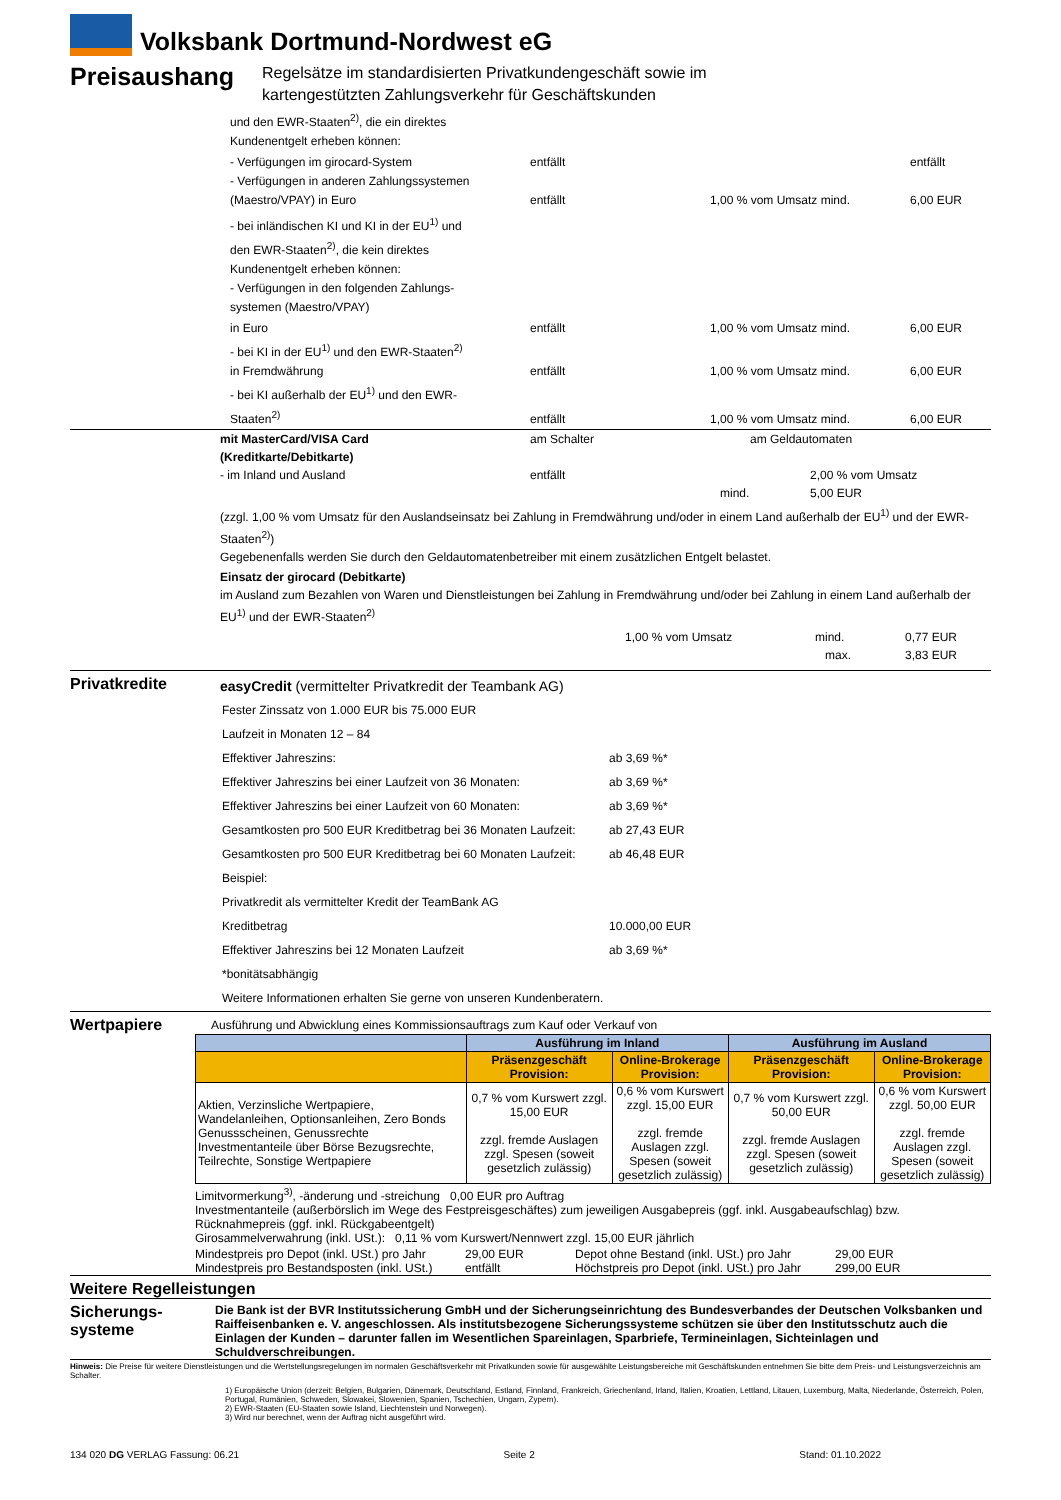Volksbank Dortmund-Nordwest eG
Preisaushang
Regelsätze im standardisierten Privatkundengeschäft sowie im
kartengestützten Zahlungsverkehr für Geschäftskunden
und den EWR-Staaten<sup>2)</sup>, die ein direktes
Kundenentgelt erheben können:
- Verfügungen im girocard-System entfällt entfällt
- Verfügungen in anderen Zahlungssystemen
(Maestro/VPAY) in Euro entfällt 1,00 % vom Umsatz mind. 6,00 EUR
- bei inländischen KI und KI in der EU<sup>1)</sup> und
den EWR-Staaten<sup>2)</sup>, die kein direktes
Kundenentgelt erheben können:
- Verfügungen in den folgenden Zahlungs-
systemen (Maestro/VPAY)
in Euro entfällt 1,00 % vom Umsatz mind. 6,00 EUR
- bei KI in der EU<sup>1)</sup> und den EWR-Staaten<sup>2)</sup>
in Fremdwährung entfällt 1,00 % vom Umsatz mind. 6,00 EUR
- bei KI außerhalb der EU<sup>1)</sup> und den EWR-
Staaten<sup>2)</sup> entfällt 1,00 % vom Umsatz mind. 6,00 EUR
mit MasterCard/VISA Card
(Kreditkarte/Debitkarte) am Schalter am Geldautomaten
- im Inland und Ausland entfällt 2,00 % vom Umsatz
mind. 5,00 EUR
(zzgl. 1,00 % vom Umsatz für den Auslandseinsatz bei Zahlung in Fremdwährung und/oder in einem Land außerhalb der EU<sup>1)</sup> und der EWR-Staaten<sup>2)</sup>)
Gegebenenfalls werden Sie durch den Geldautomatenbetreiber mit einem zusätzlichen Entgelt belastet.
Einsatz der girocard (Debitkarte)
im Ausland zum Bezahlen von Waren und Dienstleistungen bei Zahlung in Fremdwährung und/oder bei Zahlung in einem Land außerhalb der EU<sup>1)</sup> und der EWR-Staaten<sup>2)</sup>
1,00 % vom Umsatz mind. 0,77 EUR
max. 3,83 EUR
Privatkredite
easyCredit (vermittelter Privatkredit der Teambank AG)
| Fester Zinssatz von 1.000 EUR bis 75.000 EUR | |
| Laufzeit in Monaten 12 – 84 | |
| Effektiver Jahreszins: | ab 3,69 %* |
| Effektiver Jahreszins bei einer Laufzeit von 36 Monaten: | ab 3,69 %* |
| Effektiver Jahreszins bei einer Laufzeit von 60 Monaten: | ab 3,69 %* |
| Gesamtkosten pro 500 EUR Kreditbetrag bei 36 Monaten Laufzeit: | ab 27,43 EUR |
| Gesamtkosten pro 500 EUR Kreditbetrag bei 60 Monaten Laufzeit: | ab 46,48 EUR |
| Beispiel: | |
| Privatkredit als vermittelter Kredit der TeamBank AG | |
| Kreditbetrag | 10.000,00 EUR |
| Effektiver Jahreszins bei 12 Monaten Laufzeit | ab 3,69 %* |
| *bonitätsabhängig | |
| Weitere Informationen erhalten Sie gerne von unseren Kundenberatern. | |
Wertpapiere
Ausführung und Abwicklung eines Kommissionsauftrags zum Kauf oder Verkauf von
| | Ausführung im Inland | | Ausführung im Ausland | |
| --- | --- | --- | --- | --- |
| | Präsenzgeschäft Provision: | Online-Brokerage Provision: | Präsenzgeschäft Provision: | Online-Brokerage Provision: |
| Aktien, Verzinsliche Wertpapiere, Wandelanleihen, Optionsanleihen, Zero Bonds Genussscheinen, Genussrechte Investmentanteile über Börse Bezugsrechte, Teilrechte, Sonstige Wertpapiere | 0,7 % vom Kurswert zzgl. 15,00 EUR zzgl. fremde Auslagen zzgl. Spesen (soweit gesetzlich zulässig) | 0,6 % vom Kurswert zzgl. 15,00 EUR zzgl. fremde Auslagen zzgl. Spesen (soweit gesetzlich zulässig) | 0,7 % vom Kurswert zzgl. 50,00 EUR zzgl. fremde Auslagen zzgl. Spesen (soweit gesetzlich zulässig) | 0,6 % vom Kurswert zzgl. 50,00 EUR zzgl. fremde Auslagen zzgl. Spesen (soweit gesetzlich zulässig) |
Limitvormerkung<sup>3)</sup>, -änderung und -streichung 0,00 EUR pro Auftrag
Investmentanteile (außerbörslich im Wege des Festpreisgeschäftes) zum jeweiligen Ausgabepreis (ggf. inkl. Ausgabeaufschlag) bzw. Rücknahmepreis (ggf. inkl. Rückgabeentgelt)
Girosammelverwahrung (inkl. USt.): 0,11 % vom Kurswert/Nennwert zzgl. 15,00 EUR jährlich
Mindestpreis pro Depot (inkl. USt.) pro Jahr 29,00 EUR Depot ohne Bestand (inkl. USt.) pro Jahr 29,00 EUR
Mindestpreis pro Bestandsposten (inkl. USt.) entfällt Höchstpreis pro Depot (inkl. USt.) pro Jahr 299,00 EUR
Weitere Regelleistungen
Sicherungs-
systeme
Die Bank ist der BVR Institutssicherung GmbH und der Sicherungseinrichtung des Bundesverbandes der Deutschen Volksbanken und Raiffeisenbanken e. V. angeschlossen. Als institutsbezogene Sicherungssysteme schützen sie über den Institutsschutz auch die Einlagen der Kunden – darunter fallen im Wesentlichen Spareinlagen, Sparbriefe, Termineinlagen, Sichteinlagen und Schuldverschreibungen.
Hinweis: Die Preise für weitere Dienstleistungen und die Wertstellungsregelungen im normalen Geschäftsverkehr mit Privatkunden sowie für ausgewählte Leistungsbereiche mit Geschäftskunden entnehmen Sie bitte dem Preis- und Leistungsverzeichnis am Schalter.
1) Europäische Union (derzeit: Belgien, Bulgarien, Dänemark, Deutschland, Estland, Finnland, Frankreich, Griechenland, Irland, Italien, Kroatien, Lettland, Litauen, Luxemburg, Malta, Niederlande, Österreich, Polen, Portugal, Rumänien, Schweden, Slowakei, Slowenien, Spanien, Tschechien, Ungarn, Zypern).
2) EWR-Staaten (EU-Staaten sowie Island, Liechtenstein und Norwegen).
3) Wird nur berechnet, wenn der Auftrag nicht ausgeführt wird.
134 020 DG VERLAG Fassung: 06.21 Seite 2 Stand: 01.10.2022